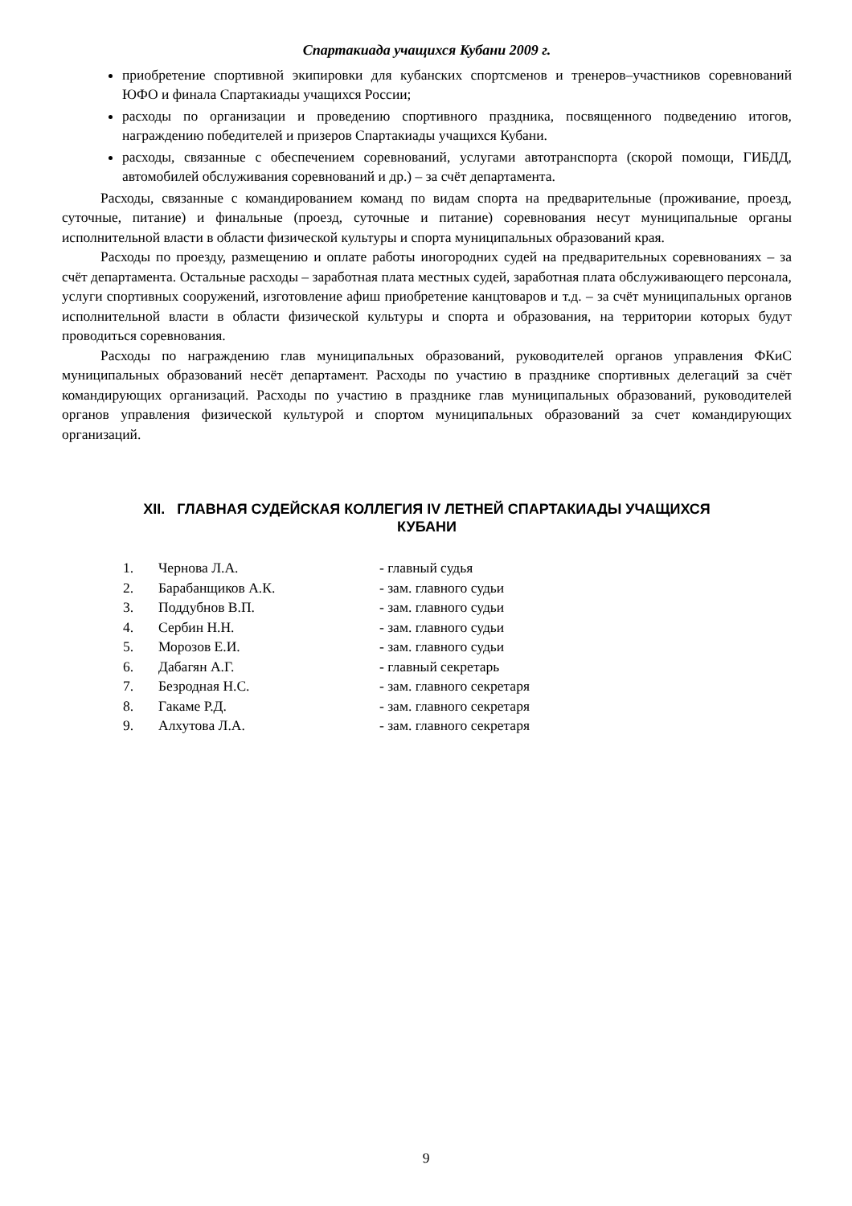Спартакиада учащихся Кубани 2009 г.
приобретение спортивной экипировки для кубанских спортсменов и тренеров–участников соревнований ЮФО и финала Спартакиады учащихся России;
расходы по организации и проведению спортивного праздника, посвященного подведению итогов, награждению победителей и призеров Спартакиады учащихся Кубани.
расходы, связанные с обеспечением соревнований, услугами автотранспорта (скорой помощи, ГИБДД, автомобилей обслуживания соревнований и др.) – за счёт департамента.
Расходы, связанные с командированием команд по видам спорта на предварительные (проживание, проезд, суточные, питание) и финальные (проезд, суточные и питание) соревнования несут муниципальные органы исполнительной власти в области физической культуры и спорта муниципальных образований края.
Расходы по проезду, размещению и оплате работы иногородних судей на предварительных соревнованиях – за счёт департамента. Остальные расходы – заработная плата местных судей, заработная плата обслуживающего персонала, услуги спортивных сооружений, изготовление афиш приобретение канцтоваров и т.д. – за счёт муниципальных органов исполнительной власти в области физической культуры и спорта и образования, на территории которых будут проводиться соревнования.
Расходы по награждению глав муниципальных образований, руководителей органов управления ФКиС муниципальных образований несёт департамент. Расходы по участию в празднике спортивных делегаций за счёт командирующих организаций. Расходы по участию в празднике глав муниципальных образований, руководителей органов управления физической культурой и спортом муниципальных образований за счет командирующих организаций.
XII. ГЛАВНАЯ СУДЕЙСКАЯ КОЛЛЕГИЯ IV ЛЕТНЕЙ СПАРТАКИАДЫ УЧАЩИХСЯ
КУБАНИ
| 1. | Чернова Л.А. | - главный судья |
| 2. | Барабанщиков А.К. | - зам. главного судьи |
| 3. | Поддубнов В.П. | - зам. главного судьи |
| 4. | Сербин Н.Н. | - зам. главного судьи |
| 5. | Морозов Е.И. | - зам. главного судьи |
| 6. | Дабагян А.Г. | - главный секретарь |
| 7. | Безродная Н.С. | - зам. главного секретаря |
| 8. | Гакаме Р.Д. | - зам. главного секретаря |
| 9. | Алхутова Л.А. | - зам. главного секретаря |
9